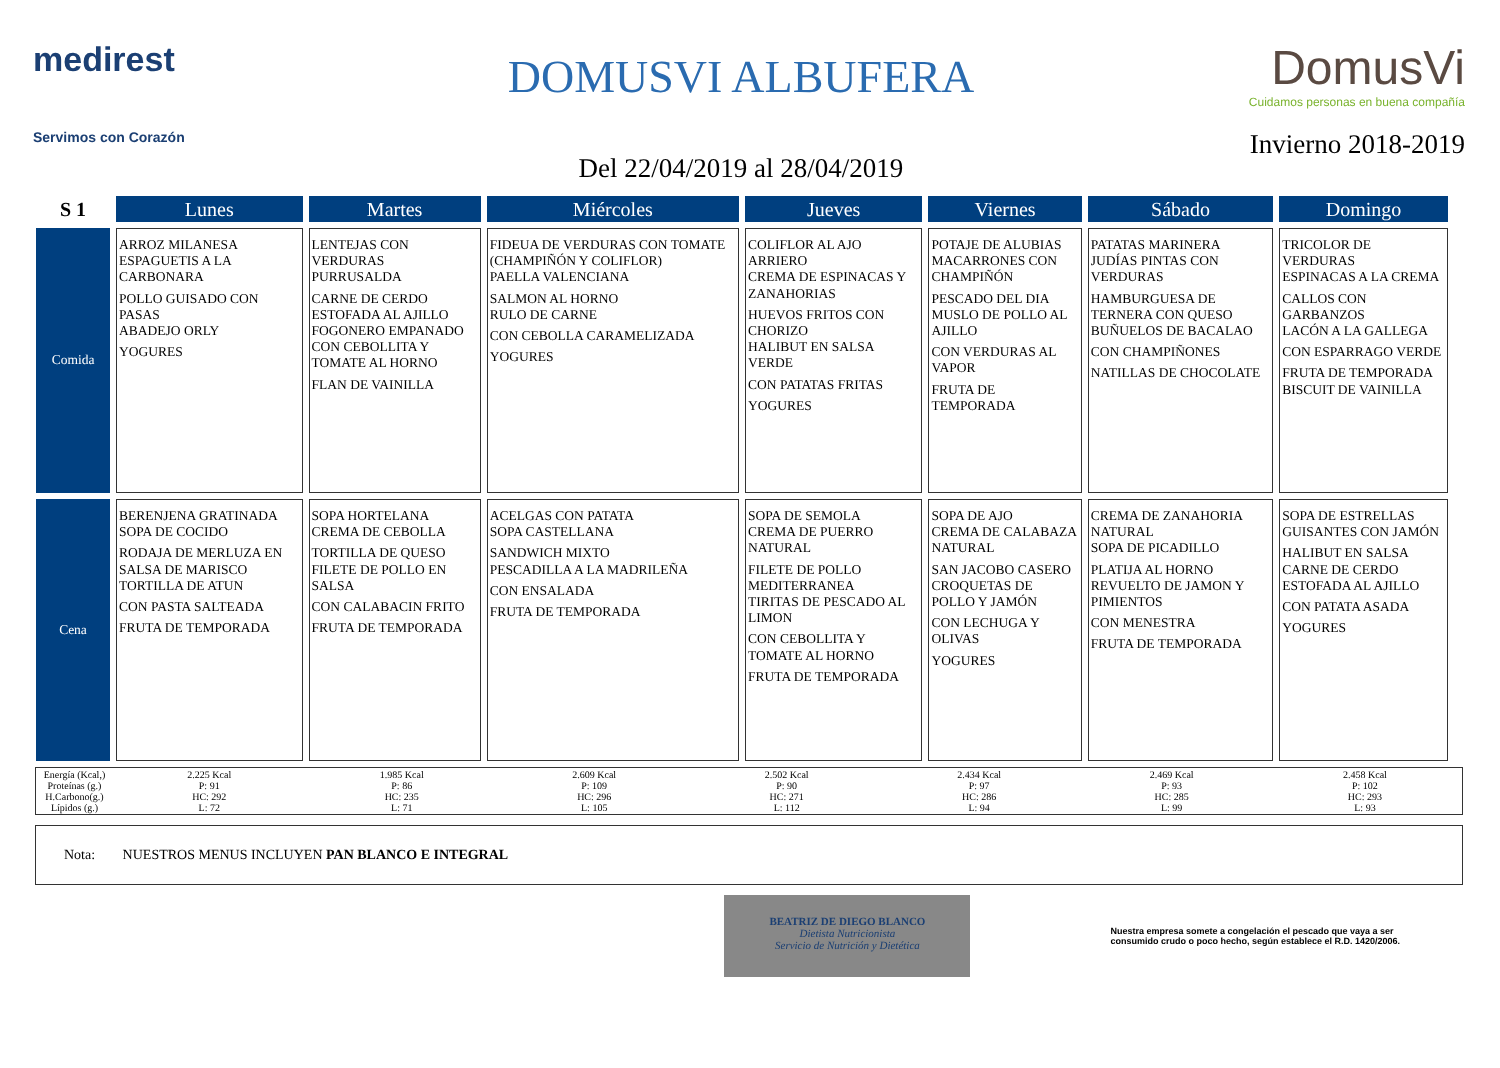medirest
Servimos con Corazón
DOMUSVI ALBUFERA
Del 22/04/2019 al 28/04/2019
DomusVi
Cuidamos personas en buena compañía
Invierno 2018-2019
| S 1 | Lunes | Martes | Miércoles | Jueves | Viernes | Sábado | Domingo |
| --- | --- | --- | --- | --- | --- | --- | --- |
| Comida | ARROZ MILANESA ESPAGUETIS A LA CARBONARA POLLO GUISADO CON PASAS ABADEJO ORLY YOGURES | LENTEJAS CON VERDURAS PURRUSALDA CARNE DE CERDO ESTOFADA AL AJILLO FOGONERO EMPANADO CON CEBOLLITA Y TOMATE AL HORNO FLAN DE VAINILLA | FIDEUA DE VERDURAS CON TOMATE (CHAMPIÑÓN Y COLIFLOR) PAELLA VALENCIANA SALMON AL HORNO RULO DE CARNE CON CEBOLLA CARAMELIZADA YOGURES | COLIFLOR AL AJO ARRIERO CREMA DE ESPINACAS Y ZANAHORIAS HUEVOS FRITOS CON CHORIZO HALIBUT EN SALSA VERDE CON PATATAS FRITAS YOGURES | POTAJE DE ALUBIAS MACARRONES CON CHAMPIÑÓN PESCADO DEL DIA MUSLO DE POLLO AL AJILLO CON VERDURAS AL VAPOR FRUTA DE TEMPORADA | PATATAS MARINERA JUDÍAS PINTAS CON VERDURAS HAMBURGUESA DE TERNERA CON QUESO BUÑUELOS DE BACALAO CON CHAMPIÑONES NATILLAS DE CHOCOLATE | TRICOLOR DE VERDURAS ESPINACAS A LA CREMA CALLOS CON GARBANZOS LACÓN A LA GALLEGA CON ESPARRAGO VERDE FRUTA DE TEMPORADA BISCUIT DE VAINILLA |
| Cena | BERENJENA GRATINADA SOPA DE COCIDO RODAJA DE MERLUZA EN SALSA DE MARISCO TORTILLA DE ATUN CON PASTA SALTEADA FRUTA DE TEMPORADA | SOPA HORTELANA CREMA DE CEBOLLA TORTILLA DE QUESO FILETE DE POLLO EN SALSA CON CALABACIN FRITO FRUTA DE TEMPORADA | ACELGAS CON PATATA SOPA CASTELLANA SANDWICH MIXTO PESCADILLA A LA MADRILEÑA CON ENSALADA FRUTA DE TEMPORADA | SOPA DE SEMOLA CREMA DE PUERRO NATURAL FILETE DE POLLO MEDITERRANEA TIRITAS DE PESCADO AL LIMON CON CEBOLLITA Y TOMATE AL HORNO FRUTA DE TEMPORADA | SOPA DE AJO CREMA DE CALABAZA NATURAL SAN JACOBO CASERO CROQUETAS DE POLLO Y JAMÓN CON LECHUGA Y OLIVAS YOGURES | CREMA DE ZANAHORIA NATURAL SOPA DE PICADILLO PLATIJA AL HORNO REVUELTO DE JAMON Y PIMIENTOS CON MENESTRA FRUTA DE TEMPORADA | SOPA DE ESTRELLAS GUISANTES CON JAMÓN HALIBUT EN SALSA CARNE DE CERDO ESTOFADA AL AJILLO CON PATATA ASADA YOGURES |
| Energía (Kcal,) Proteínas (g.) H.Carbono(g.) Lípidos (g.) | 2.225 Kcal P: 91 HC: 292 L: 72 | 1.985 Kcal P: 86 HC: 235 L: 71 | 2.609 Kcal P: 109 HC: 296 L: 105 | 2.502 Kcal P: 90 HC: 271 L: 112 | 2.434 Kcal P: 97 HC: 286 L: 94 | 2.469 Kcal P: 93 HC: 285 L: 99 | 2.458 Kcal P: 102 HC: 293 L: 93 |
Nota: NUESTROS MENUS INCLUYEN PAN BLANCO E INTEGRAL
BEATRIZ DE DIEGO BLANCO
Dietista Nutricionista
Servicio de Nutrición y Dietética
Nuestra empresa somete a congelación el pescado que vaya a ser
consumido crudo o poco hecho, según establece el R.D. 1420/2006.